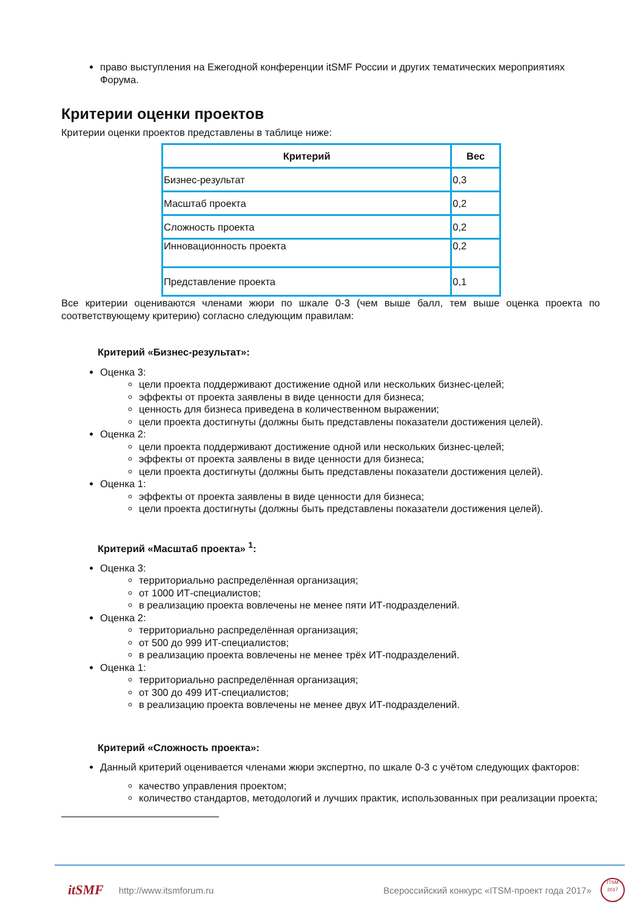право выступления на Ежегодной конференции itSMF России и других тематических мероприятиях Форума.
Критерии оценки проектов
Критерии оценки проектов представлены в таблице ниже:
| Критерий | Вес |
| --- | --- |
| Бизнес-результат | 0,3 |
| Масштаб проекта | 0,2 |
| Сложность проекта | 0,2 |
| Инновационность проекта | 0,2 |
| Представление проекта | 0,1 |
Все критерии оцениваются членами жюри по шкале 0-3 (чем выше балл, тем выше оценка проекта по соответствующему критерию) согласно следующим правилам:
Критерий «Бизнес-результат»:
Оценка 3:
цели проекта поддерживают достижение одной или нескольких бизнес-целей;
эффекты от проекта заявлены в виде ценности для бизнеса;
ценность для бизнеса приведена в количественном выражении;
цели проекта достигнуты (должны быть представлены показатели достижения целей).
Оценка 2:
цели проекта поддерживают достижение одной или нескольких бизнес-целей;
эффекты от проекта заявлены в виде ценности для бизнеса;
цели проекта достигнуты (должны быть представлены показатели достижения целей).
Оценка 1:
эффекты от проекта заявлены в виде ценности для бизнеса;
цели проекта достигнуты (должны быть представлены показатели достижения целей).
Критерий «Масштаб проекта» <sup>1</sup>:
Оценка 3:
территориально распределённая организация;
от 1000 ИТ-специалистов;
в реализацию проекта вовлечены не менее пяти ИТ-подразделений.
Оценка 2:
территориально распределённая организация;
от 500 до 999 ИТ-специалистов;
в реализацию проекта вовлечены не менее трёх ИТ-подразделений.
Оценка 1:
территориально распределённая организация;
от 300 до 499 ИТ-специалистов;
в реализацию проекта вовлечены не менее двух ИТ-подразделений.
Критерий «Сложность проекта»:
Данный критерий оценивается членами жюри экспертно, по шкале 0-3 с учётом следующих факторов:
качество управления проектом;
количество стандартов, методологий и лучших практик, использованных при реализации проекта;
itSMF http://www.itsmforum.ru Всероссийский конкурс «ITSM-проект года 2017»
ITSM
2017